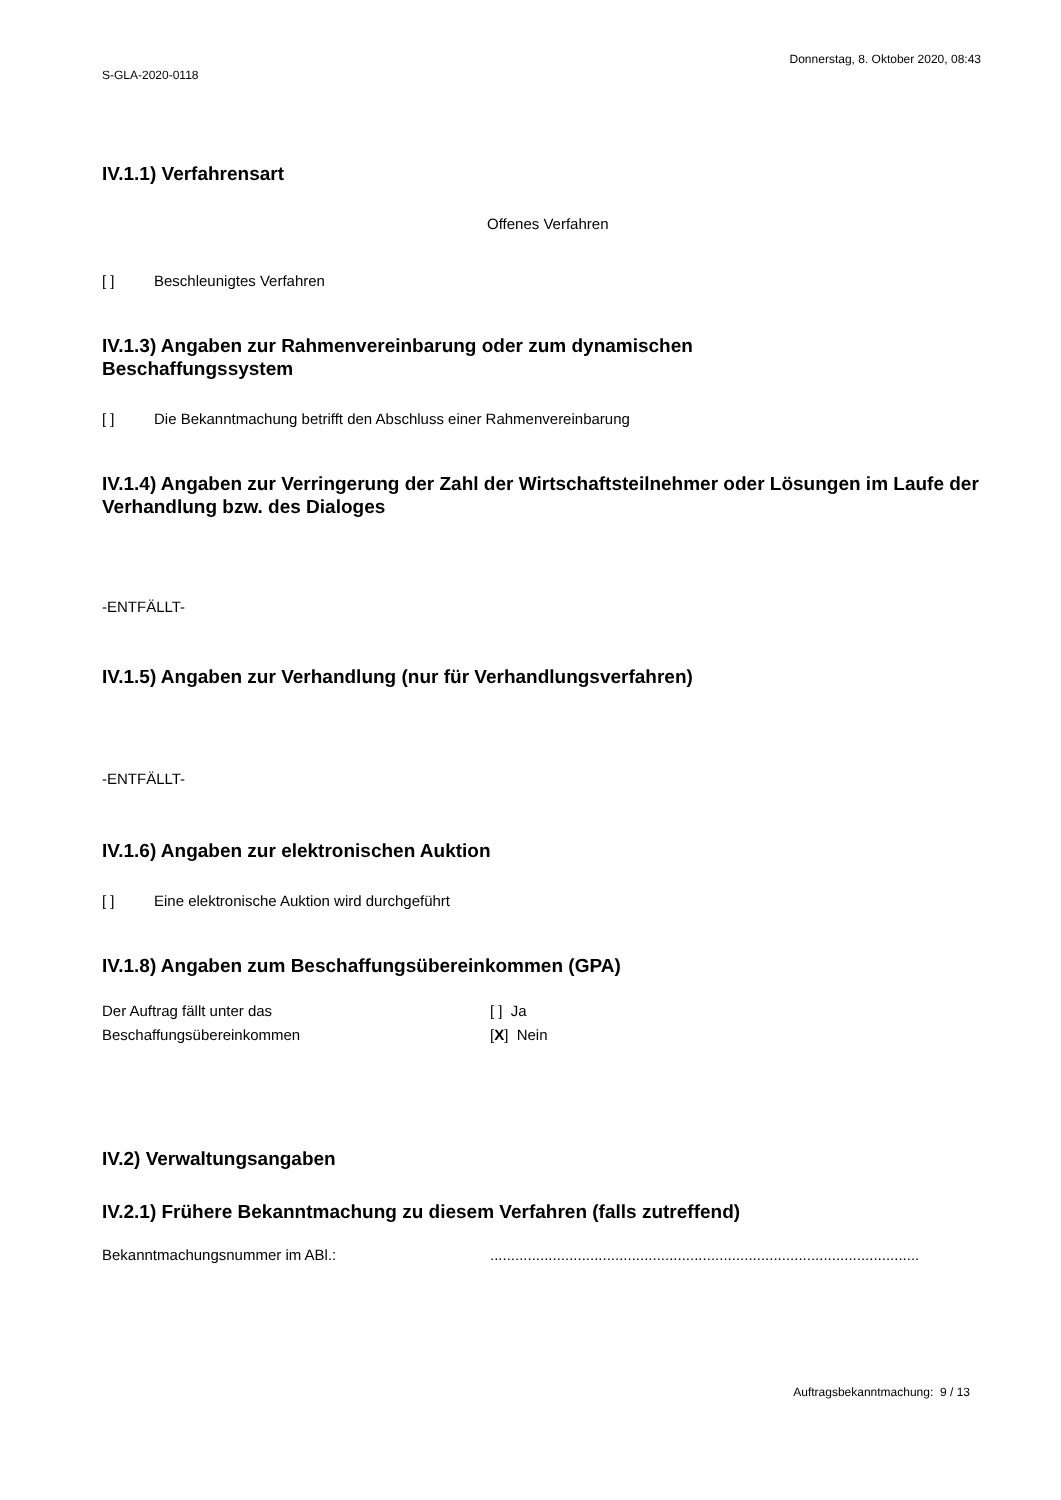S-GLA-2020-0118
Donnerstag, 8. Oktober 2020, 08:43
IV.1.1) Verfahrensart
Offenes Verfahren
[ ] Beschleunigtes Verfahren
IV.1.3) Angaben zur Rahmenvereinbarung oder zum dynamischen
Beschaffungssystem
[ ] Die Bekanntmachung betrifft den Abschluss einer Rahmenvereinbarung
IV.1.4) Angaben zur Verringerung der Zahl der Wirtschaftsteilnehmer oder Lösungen im Laufe der Verhandlung bzw. des Dialoges
-ENTFÄLLT-
IV.1.5) Angaben zur Verhandlung (nur für Verhandlungsverfahren)
-ENTFÄLLT-
IV.1.6) Angaben zur elektronischen Auktion
[ ] Eine elektronische Auktion wird durchgeführt
IV.1.8) Angaben zum Beschaffungsübereinkommen (GPA)
Der Auftrag fällt unter das
Beschaffungsübereinkommen
[ ] Ja
[X] Nein
IV.2) Verwaltungsangaben
IV.2.1) Frühere Bekanntmachung zu diesem Verfahren (falls zutreffend)
Bekanntmachungsnummer im ABl.: .......................................................................................................
Auftragsbekanntmachung: 9 / 13